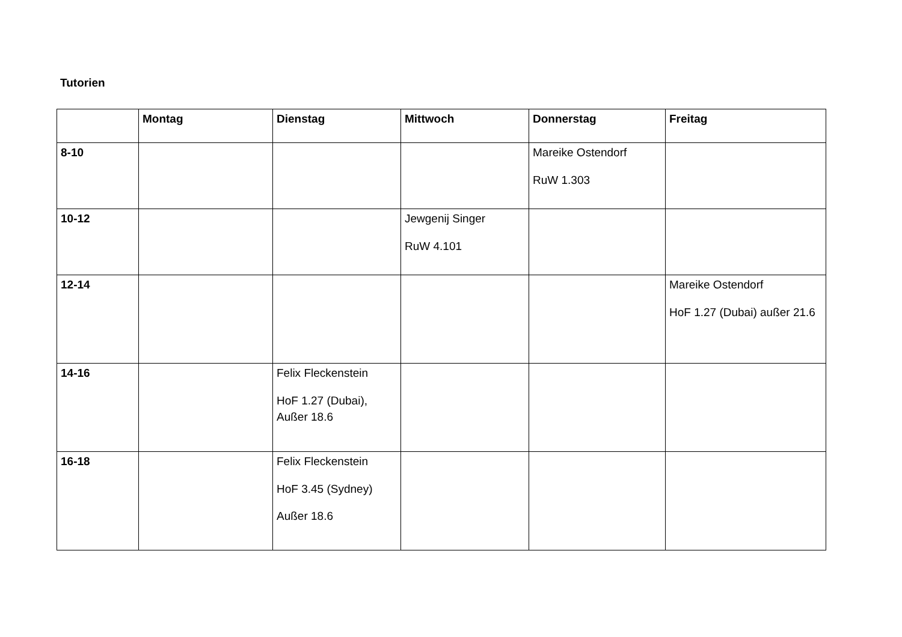Tutorien
| | Montag | Dienstag | Mittwoch | Donnerstag | Freitag |
| --- | --- | --- | --- | --- | --- |
| 8-10 | | | | Mareike Ostendorf RuW 1.303 | |
| 10-12 | | | Jewgenij Singer RuW 4.101 | | |
| 12-14 | | | | | Mareike Ostendorf HoF 1.27 (Dubai) außer 21.6 |
| 14-16 | | Felix Fleckenstein HoF 1.27 (Dubai), Außer 18.6 | | | |
| 16-18 | | Felix Fleckenstein HoF 3.45 (Sydney) Außer 18.6 | | | |